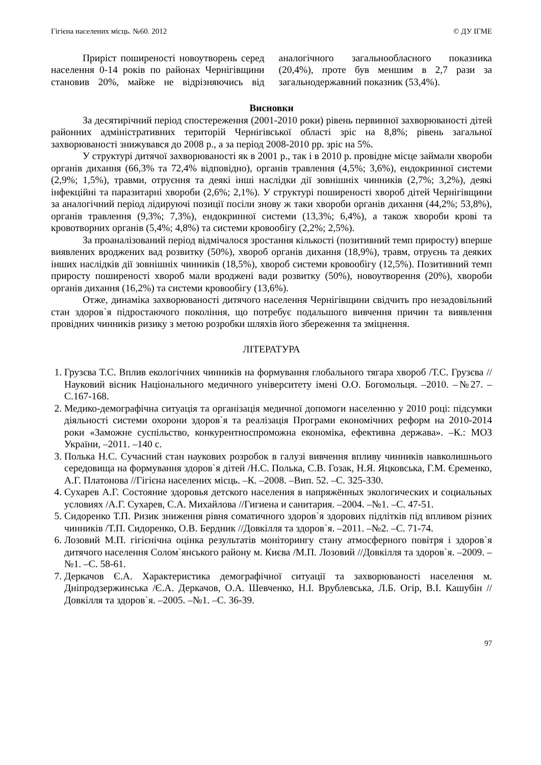Гігієна населених місць. №60. 2012 © ДУ ІГМЕ
Приріст поширеності новоутворень серед населення 0-14 років по районах Чернігівщини становив 20%, майже не відрізняючись від аналогічного загальнообласного показника (20,4%), проте був меншим в 2,7 рази за загальнодержавний показник (53,4%).
Висновки
За десятирічний період спостереження (2001-2010 роки) рівень первинної захворюваності дітей районних адміністративних територій Чернігівської області зріс на 8,8%; рівень загальної захворюваності знижувався до 2008 р., а за період 2008-2010 рр. зріс на 5%.
У структурі дитячої захворюваності як в 2001 р., так і в 2010 р. провідне місце займали хвороби органів дихання (66,3% та 72,4% відповідно), органів травлення (4,5%; 3,6%), ендокринної системи (2,9%; 1,5%), травми, отруєння та деякі інші наслідки дії зовнішніх чинників (2,7%; 3,2%), деякі інфекційні та паразитарні хвороби (2,6%; 2,1%). У структурі поширеності хвороб дітей Чернігівщини за аналогічний період лідируючі позиції посіли знову ж таки хвороби органів дихання (44,2%; 53,8%), органів травлення (9,3%; 7,3%), ендокринної системи (13,3%; 6,4%), а також хвороби крові та кровотворних органів (5,4%; 4,8%) та системи кровообігу (2,2%; 2,5%).
За проаналізований період відмічалося зростання кількості (позитивний темп приросту) вперше виявлених вроджених вад розвитку (50%), хвороб органів дихання (18,9%), травм, отруєнь та деяких інших наслідків дії зовнішніх чинників (18,5%), хвороб системи кровообігу (12,5%). Позитивний темп приросту поширеності хвороб мали вроджені вади розвитку (50%), новоутворення (20%), хвороби органів дихання (16,2%) та системи кровообігу (13,6%).
Отже, динаміка захворюваності дитячого населення Чернігівщини свідчить про незадовільний стан здоров`я підростаючого покоління, що потребує подальшого вивчення причин та виявлення провідних чинників ризику з метою розробки шляхів його збереження та зміцнення.
ЛІТЕРАТУРА
1. Грузєва Т.С. Вплив екологічних чинників на формування глобального тягара хвороб /Т.С. Грузєва //Науковий вісник Національного медичного університету імені О.О. Богомольця. –2010. –№27. –С.167-168.
2. Медико-демографічна ситуація та організація медичної допомоги населенню у 2010 році: підсумки діяльності системи охорони здоров`я та реалізація Програми економічних реформ на 2010-2014 роки «Заможне суспільство, конкурентноспроможна економіка, ефективна держава». –К.: МОЗ України, –2011. –140 с.
3. Полька Н.С. Сучасний стан наукових розробок в галузі вивчення впливу чинників навколишнього середовища на формування здоров`я дітей /Н.С. Полька, С.В. Гозак, Н.Я. Яцковська, Г.М. Єременко, А.Г. Платонова //Гігієна населених місць. –К. –2008. –Вип. 52. –С. 325-330.
4. Сухарев А.Г. Состояние здоровья детского населения в напряжённых экологических и социальных условиях /А.Г. Сухарев, С.А. Михайлова //Гигиена и санитария. –2004. –№1. –С. 47-51.
5. Сидоренко Т.П. Ризик зниження рівня соматичного здоров`я здорових підлітків під впливом різних чинників /Т.П. Сидоренко, О.В. Бердник //Довкілля та здоров`я. –2011. –№2. –С. 71-74.
6. Лозовий М.П. гігієнічна оцінка результатів моніторингу стану атмосферного повітря і здоров`я дитячого населення Солом`янського району м. Києва /М.П. Лозовий //Довкілля та здоров`я. –2009. –№1. –С. 58-61.
7. Деркачов Є.А. Характеристика демографічної ситуації та захворюваності населення м. Дніпродзержинська /Є.А. Деркачов, О.А. Шевченко, Н.І. Врублевська, Л.Б. Огір, В.І. Кашубін //Довкілля та здоров`я. –2005. –№1. –С. 36-39.
97